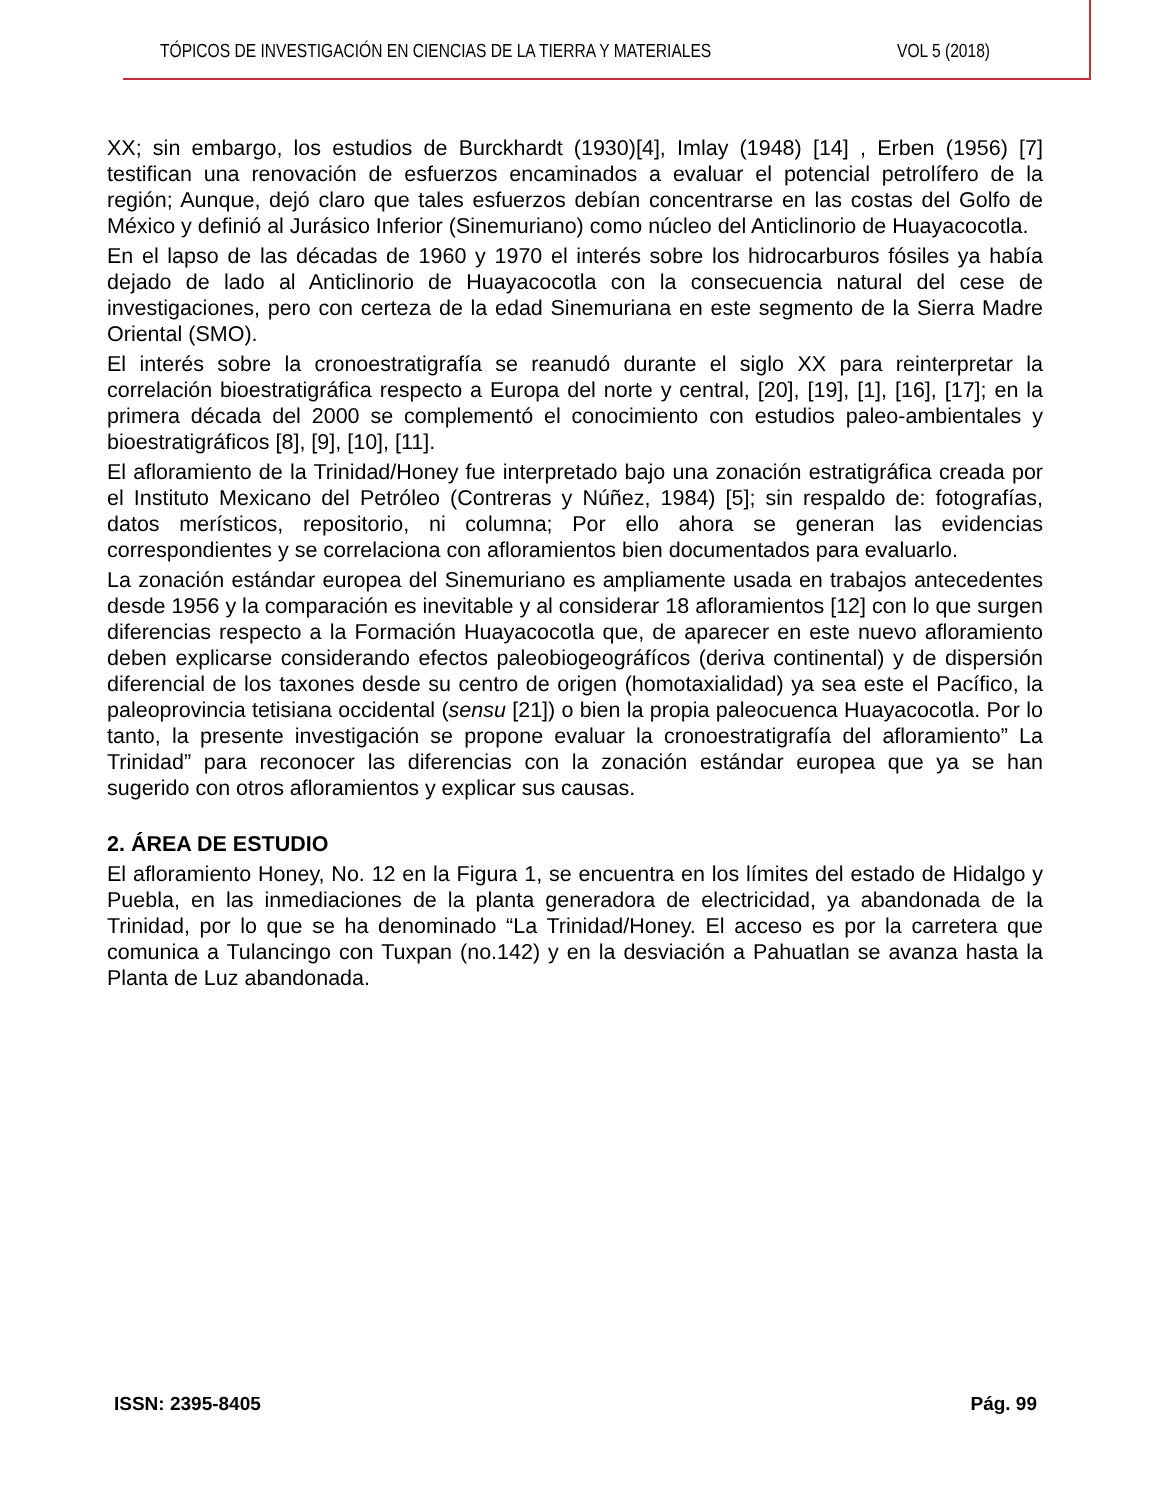TÓPICOS DE INVESTIGACIÓN EN CIENCIAS DE LA TIERRA Y MATERIALES VOL 5 (2018)
XX; sin embargo, los estudios de Burckhardt (1930)[4], Imlay (1948) [14] , Erben (1956) [7] testifican una renovación de esfuerzos encaminados a evaluar el potencial petrolífero de la región; Aunque, dejó claro que tales esfuerzos debían concentrarse en las costas del Golfo de México y definió al Jurásico Inferior (Sinemuriano) como núcleo del Anticlinorio de Huayacocotla.
En el lapso de las décadas de 1960 y 1970 el interés sobre los hidrocarburos fósiles ya había dejado de lado al Anticlinorio de Huayacocotla con la consecuencia natural del cese de investigaciones, pero con certeza de la edad Sinemuriana en este segmento de la Sierra Madre Oriental (SMO).
El interés sobre la cronoestratigrafía se reanudó durante el siglo XX para reinterpretar la correlación bioestratigráfica respecto a Europa del norte y central, [20], [19], [1], [16], [17]; en la primera década del 2000 se complementó el conocimiento con estudios paleo-ambientales y bioestratigráficos [8], [9], [10], [11].
El afloramiento de la Trinidad/Honey fue interpretado bajo una zonación estratigráfica creada por el Instituto Mexicano del Petróleo (Contreras y Núñez, 1984) [5]; sin respaldo de: fotografías, datos merísticos, repositorio, ni columna; Por ello ahora se generan las evidencias correspondientes y se correlaciona con afloramientos bien documentados para evaluarlo.
La zonación estándar europea del Sinemuriano es ampliamente usada en trabajos antecedentes desde 1956 y la comparación es inevitable y al considerar 18 afloramientos [12] con lo que surgen diferencias respecto a la Formación Huayacocotla que, de aparecer en este nuevo afloramiento deben explicarse considerando efectos paleobiogeográfícos (deriva continental) y de dispersión diferencial de los taxones desde su centro de origen (homotaxialidad) ya sea este el Pacífico, la paleoprovincia tetisiana occidental (sensu [21]) o bien la propia paleocuenca Huayacocotla. Por lo tanto, la presente investigación se propone evaluar la cronoestratigrafía del afloramiento” La Trinidad” para reconocer las diferencias con la zonación estándar europea que ya se han sugerido con otros afloramientos y explicar sus causas.
2. ÁREA DE ESTUDIO
El afloramiento Honey, No. 12 en la Figura 1, se encuentra en los límites del estado de Hidalgo y Puebla, en las inmediaciones de la planta generadora de electricidad, ya abandonada de la Trinidad, por lo que se ha denominado “La Trinidad/Honey. El acceso es por la carretera que comunica a Tulancingo con Tuxpan (no.142) y en la desviación a Pahuatlan se avanza hasta la Planta de Luz abandonada.
ISSN: 2395-8405 Pág. 99